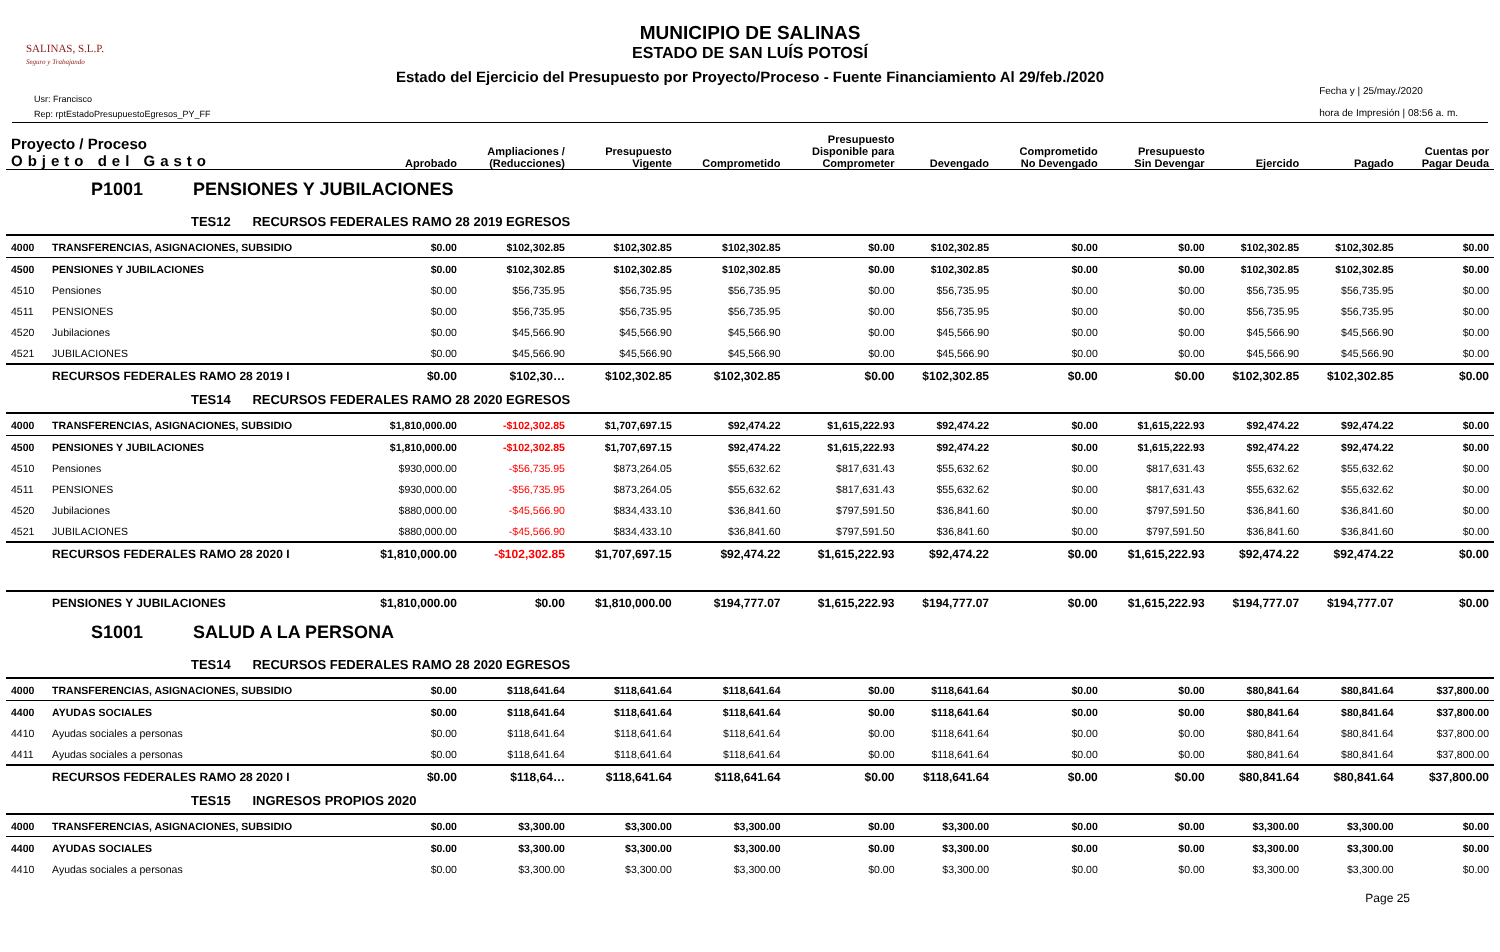MUNICIPIO DE SALINAS
ESTADO DE SAN LUÍS POTOSÍ
Estado del Ejercicio del Presupuesto por Proyecto/Proceso - Fuente Financiamiento Al 29/feb./2020
SALINAS, S.L.P.
Seguro y Trabajando
Usr: Francisco
Rep: rptEstadoPresupuestoEgresos_PY_FF
Fecha y | 25/may./2020
hora de Impresión | 08:56 a. m.
| Proyecto / Proceso Objeto del Gasto | | Aprobado | Ampliaciones / (Reducciones) | Presupuesto Vigente | Comprometido | Presupuesto Disponible para Comprometer | Devengado | Comprometido No Devengado | Presupuesto Sin Devengar | Ejercido | Pagado | Cuentas por Pagar Deuda |
| --- | --- | --- | --- | --- | --- | --- | --- | --- | --- | --- | --- | --- |
| P1001 PENSIONES Y JUBILACIONES | | | | | | | | | | | | |
| TES12 RECURSOS FEDERALES RAMO 28 2019 EGRESOS | | | | | | | | | | | | |
| 4000 | TRANSFERENCIAS, ASIGNACIONES, SUBSIDIO | $0.00 | $102,302.85 | $102,302.85 | $102,302.85 | $0.00 | $102,302.85 | $0.00 | $0.00 | $102,302.85 | $102,302.85 | $0.00 |
| 4500 | PENSIONES Y JUBILACIONES | $0.00 | $102,302.85 | $102,302.85 | $102,302.85 | $0.00 | $102,302.85 | $0.00 | $0.00 | $102,302.85 | $102,302.85 | $0.00 |
| 4510 | Pensiones | $0.00 | $56,735.95 | $56,735.95 | $56,735.95 | $0.00 | $56,735.95 | $0.00 | $0.00 | $56,735.95 | $56,735.95 | $0.00 |
| 4511 | PENSIONES | $0.00 | $56,735.95 | $56,735.95 | $56,735.95 | $0.00 | $56,735.95 | $0.00 | $0.00 | $56,735.95 | $56,735.95 | $0.00 |
| 4520 | Jubilaciones | $0.00 | $45,566.90 | $45,566.90 | $45,566.90 | $0.00 | $45,566.90 | $0.00 | $0.00 | $45,566.90 | $45,566.90 | $0.00 |
| 4521 | JUBILACIONES | $0.00 | $45,566.90 | $45,566.90 | $45,566.90 | $0.00 | $45,566.90 | $0.00 | $0.00 | $45,566.90 | $45,566.90 | $0.00 |
| | RECURSOS FEDERALES RAMO 28 2019 I | $0.00 | $102,30… | $102,302.85 | $102,302.85 | $0.00 | $102,302.85 | $0.00 | $0.00 | $102,302.85 | $102,302.85 | $0.00 |
| TES14 RECURSOS FEDERALES RAMO 28 2020 EGRESOS | | | | | | | | | | | | |
| 4000 | TRANSFERENCIAS, ASIGNACIONES, SUBSIDIO | $1,810,000.00 | -$102,302.85 | $1,707,697.15 | $92,474.22 | $1,615,222.93 | $92,474.22 | $0.00 | $1,615,222.93 | $92,474.22 | $92,474.22 | $0.00 |
| 4500 | PENSIONES Y JUBILACIONES | $1,810,000.00 | -$102,302.85 | $1,707,697.15 | $92,474.22 | $1,615,222.93 | $92,474.22 | $0.00 | $1,615,222.93 | $92,474.22 | $92,474.22 | $0.00 |
| 4510 | Pensiones | $930,000.00 | -$56,735.95 | $873,264.05 | $55,632.62 | $817,631.43 | $55,632.62 | $0.00 | $817,631.43 | $55,632.62 | $55,632.62 | $0.00 |
| 4511 | PENSIONES | $930,000.00 | -$56,735.95 | $873,264.05 | $55,632.62 | $817,631.43 | $55,632.62 | $0.00 | $817,631.43 | $55,632.62 | $55,632.62 | $0.00 |
| 4520 | Jubilaciones | $880,000.00 | -$45,566.90 | $834,433.10 | $36,841.60 | $797,591.50 | $36,841.60 | $0.00 | $797,591.50 | $36,841.60 | $36,841.60 | $0.00 |
| 4521 | JUBILACIONES | $880,000.00 | -$45,566.90 | $834,433.10 | $36,841.60 | $797,591.50 | $36,841.60 | $0.00 | $797,591.50 | $36,841.60 | $36,841.60 | $0.00 |
| | RECURSOS FEDERALES RAMO 28 2020 I | $1,810,000.00 | -$102,302.85 | $1,707,697.15 | $92,474.22 | $1,615,222.93 | $92,474.22 | $0.00 | $1,615,222.93 | $92,474.22 | $92,474.22 | $0.00 |
| | PENSIONES Y JUBILACIONES | $1,810,000.00 | $0.00 | $1,810,000.00 | $194,777.07 | $1,615,222.93 | $194,777.07 | $0.00 | $1,615,222.93 | $194,777.07 | $194,777.07 | $0.00 |
| S1001 SALUD A LA PERSONA | | | | | | | | | | | | |
| TES14 RECURSOS FEDERALES RAMO 28 2020 EGRESOS | | | | | | | | | | | | |
| 4000 | TRANSFERENCIAS, ASIGNACIONES, SUBSIDIO | $0.00 | $118,641.64 | $118,641.64 | $118,641.64 | $0.00 | $118,641.64 | $0.00 | $0.00 | $80,841.64 | $80,841.64 | $37,800.00 |
| 4400 | AYUDAS SOCIALES | $0.00 | $118,641.64 | $118,641.64 | $118,641.64 | $0.00 | $118,641.64 | $0.00 | $0.00 | $80,841.64 | $80,841.64 | $37,800.00 |
| 4410 | Ayudas sociales a personas | $0.00 | $118,641.64 | $118,641.64 | $118,641.64 | $0.00 | $118,641.64 | $0.00 | $0.00 | $80,841.64 | $80,841.64 | $37,800.00 |
| 4411 | Ayudas sociales a personas | $0.00 | $118,641.64 | $118,641.64 | $118,641.64 | $0.00 | $118,641.64 | $0.00 | $0.00 | $80,841.64 | $80,841.64 | $37,800.00 |
| | RECURSOS FEDERALES RAMO 28 2020 I | $0.00 | $118,64… | $118,641.64 | $118,641.64 | $0.00 | $118,641.64 | $0.00 | $0.00 | $80,841.64 | $80,841.64 | $37,800.00 |
| TES15 INGRESOS PROPIOS 2020 | | | | | | | | | | | | |
| 4000 | TRANSFERENCIAS, ASIGNACIONES, SUBSIDIO | $0.00 | $3,300.00 | $3,300.00 | $3,300.00 | $0.00 | $3,300.00 | $0.00 | $0.00 | $3,300.00 | $3,300.00 | $0.00 |
| 4400 | AYUDAS SOCIALES | $0.00 | $3,300.00 | $3,300.00 | $3,300.00 | $0.00 | $3,300.00 | $0.00 | $0.00 | $3,300.00 | $3,300.00 | $0.00 |
| 4410 | Ayudas sociales a personas | $0.00 | $3,300.00 | $3,300.00 | $3,300.00 | $0.00 | $3,300.00 | $0.00 | $0.00 | $3,300.00 | $3,300.00 | $0.00 |
Page 25